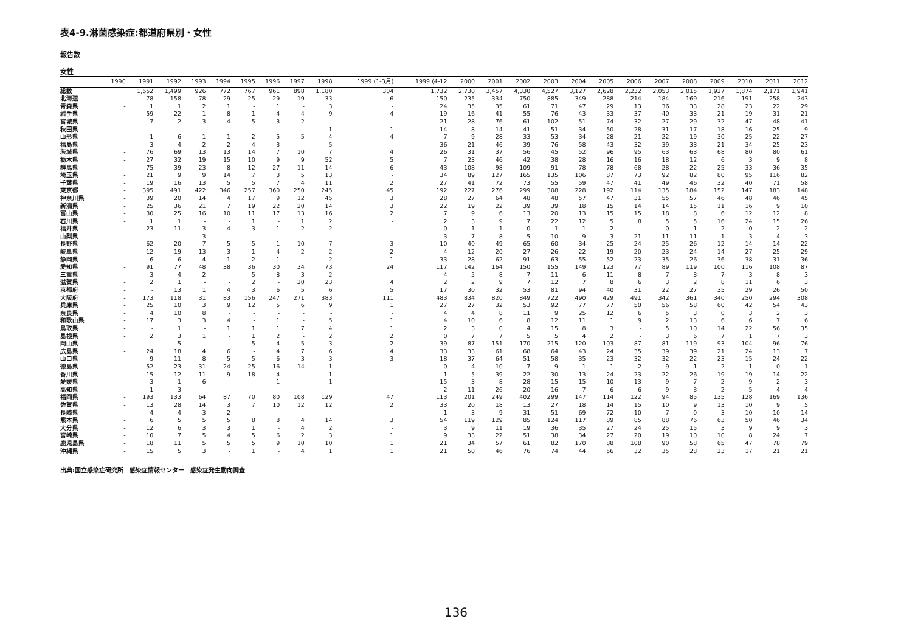表4-9.淋菌感染症:都道府県別・女性
報告数
女性
| | 1990 | 1991 | 1992 | 1993 | 1994 | 1995 | 1996 | 1997 | 1998 | 1999 (1-3月) | 1999 (4-12 | 2000 | 2001 | 2002 | 2003 | 2004 | 2005 | 2006 | 2007 | 2008 | 2009 | 2010 | 2011 | 2012 |
| --- | --- | --- | --- | --- | --- | --- | --- | --- | --- | --- | --- | --- | --- | --- | --- | --- | --- | --- | --- | --- | --- | --- | --- | --- |
| 総数 | | 1,652 | 1,499 | 926 | 772 | 767 | 961 | 898 | 1,180 | 304 | 1,732 | 2,730 | 3,457 | 4,330 | 4,527 | 3,127 | 2,628 | 2,232 | 2,053 | 2,015 | 1,927 | 1,874 | 2,171 | 1,941 |
| 北海道 | - | 78 | 158 | 78 | 29 | 25 | 29 | 19 | 33 | 6 | 150 | 235 | 334 | 750 | 885 | 349 | 288 | 214 | 184 | 169 | 216 | 191 | 258 | 243 |
| 青森県 | - | 1 | 1 | 2 | 1 | - | 1 | - | 3 | - | 24 | 35 | 35 | 61 | 71 | 47 | 29 | 13 | 36 | 33 | 28 | 23 | 22 | 29 |
| 岩手県 | - | 59 | 22 | 1 | 8 | 1 | 4 | 4 | 9 | 4 | 19 | 16 | 41 | 55 | 76 | 43 | 33 | 37 | 40 | 33 | 21 | 19 | 31 | 21 |
| 宮城県 | - | 7 | 2 | 3 | 4 | 5 | 3 | 2 | - | - | 21 | 28 | 76 | 61 | 102 | 51 | 74 | 32 | 27 | 29 | 32 | 47 | 48 | 41 |
| 秋田県 | - | - | - | - | - | - | - | - | 1 | 1 | 14 | 8 | 14 | 41 | 51 | 34 | 50 | 28 | 31 | 17 | 18 | 16 | 25 | 9 |
| 山形県 | - | 1 | 6 | 1 | 1 | 2 | 5 | 5 | 4 | 4 | 7 | 9 | 28 | 33 | 53 | 34 | 28 | 21 | 22 | 19 | 30 | 25 | 22 | 27 |
| 福島県 | - | 3 | 4 | 2 | 2 | 4 | 3 | - | 5 | - | 36 | 21 | 46 | 39 | 76 | 58 | 43 | 32 | 39 | 33 | 21 | 34 | 25 | 23 |
| 茨城県 | - | 76 | 69 | 13 | 13 | 14 | 7 | 10 | 7 | 4 | 26 | 31 | 37 | 56 | 45 | 52 | 96 | 95 | 63 | 63 | 68 | 80 | 80 | 61 |
| 栃木県 | - | 27 | 32 | 19 | 15 | 10 | 9 | 9 | 52 | 5 | 7 | 23 | 46 | 42 | 38 | 28 | 16 | 16 | 18 | 12 | 6 | 3 | 9 | 8 |
| 群馬県 | - | 75 | 39 | 23 | 8 | 12 | 27 | 11 | 14 | 6 | 43 | 108 | 98 | 109 | 91 | 78 | 78 | 68 | 28 | 22 | 25 | 33 | 36 | 35 |
| 埼玉県 | - | 21 | 9 | 9 | 14 | 7 | 3 | 5 | 13 | - | 34 | 89 | 127 | 165 | 135 | 106 | 87 | 73 | 92 | 82 | 80 | 95 | 116 | 82 |
| 千葉県 | - | 19 | 16 | 13 | 5 | 5 | 7 | 4 | 11 | 2 | 27 | 41 | 72 | 73 | 55 | 59 | 47 | 41 | 49 | 46 | 32 | 40 | 71 | 58 |
| 東京都 | - | 395 | 491 | 422 | 346 | 257 | 360 | 250 | 245 | 45 | 192 | 227 | 276 | 299 | 308 | 228 | 192 | 114 | 135 | 184 | 152 | 147 | 183 | 148 |
| 神奈川県 | - | 39 | 20 | 14 | 4 | 17 | 9 | 12 | 45 | 3 | 28 | 27 | 64 | 48 | 48 | 57 | 47 | 31 | 55 | 57 | 46 | 48 | 46 | 45 |
| 新潟県 | - | 25 | 36 | 21 | 7 | 19 | 22 | 20 | 14 | 3 | 22 | 19 | 22 | 39 | 39 | 18 | 15 | 14 | 14 | 15 | 11 | 16 | 9 | 10 |
| 富山県 | - | 30 | 25 | 16 | 10 | 11 | 17 | 13 | 16 | 2 | 7 | 9 | 6 | 13 | 20 | 13 | 15 | 15 | 18 | 8 | 6 | 12 | 12 | 8 |
| 石川県 | - | 1 | 1 | - | - | 1 | - | 1 | 2 | - | 2 | 3 | 9 | 7 | 22 | 12 | 5 | 8 | 5 | 5 | 16 | 24 | 15 | 26 |
| 福井県 | - | 23 | 11 | 3 | 4 | 3 | 1 | 2 | 2 | - | 0 | 1 | 1 | 0 | 1 | 1 | 2 | - | 0 | 1 | 2 | 0 | 2 | 2 |
| 山梨県 | - | - | - | 3 | - | - | - | - | - | - | 3 | 7 | 8 | 5 | 10 | 9 | 3 | 21 | 11 | 11 | 1 | 3 | 4 | 3 |
| 長野県 | - | 62 | 20 | 7 | 5 | 5 | 1 | 10 | 7 | 3 | 10 | 40 | 49 | 65 | 60 | 34 | 25 | 24 | 25 | 26 | 12 | 14 | 14 | 22 |
| 岐阜県 | - | 12 | 19 | 13 | 3 | 1 | 4 | 2 | 2 | 2 | 4 | 12 | 20 | 27 | 26 | 22 | 19 | 20 | 23 | 24 | 14 | 27 | 25 | 29 |
| 静岡県 | - | 6 | 6 | 4 | 1 | 2 | 1 | - | 2 | 1 | 33 | 28 | 62 | 91 | 63 | 55 | 52 | 23 | 35 | 26 | 36 | 38 | 31 | 36 |
| 愛知県 | - | 91 | 77 | 48 | 38 | 36 | 30 | 34 | 73 | 24 | 117 | 142 | 164 | 150 | 155 | 149 | 123 | 77 | 89 | 119 | 100 | 116 | 108 | 87 |
| 三重県 | - | 3 | 4 | 2 | - | 5 | 8 | 3 | 2 | - | 4 | 5 | 8 | 7 | 11 | 6 | 11 | 8 | 7 | 3 | 7 | 3 | 8 | 3 |
| 滋賀県 | - | 2 | 1 | - | - | 2 | - | 20 | 23 | 4 | 2 | 2 | 9 | 7 | 12 | 7 | 8 | 6 | 3 | 2 | 8 | 11 | 6 | 3 |
| 京都府 | - | - | 13 | 1 | 4 | 3 | 6 | 5 | 6 | 5 | 17 | 30 | 32 | 53 | 81 | 94 | 40 | 31 | 22 | 27 | 35 | 29 | 26 | 50 |
| 大阪府 | - | 173 | 118 | 31 | 83 | 156 | 247 | 271 | 383 | 111 | 483 | 834 | 820 | 849 | 722 | 490 | 429 | 491 | 342 | 361 | 340 | 250 | 294 | 308 |
| 兵庫県 | - | 25 | 10 | 3 | 9 | 12 | 5 | 6 | 9 | 1 | 27 | 27 | 32 | 53 | 92 | 77 | 77 | 50 | 56 | 58 | 60 | 42 | 54 | 43 |
| 奈良県 | - | 4 | 10 | 8 | - | - | - | - | - | - | 4 | 4 | 8 | 11 | 9 | 25 | 12 | 6 | 5 | 3 | 0 | 3 | 2 | 3 |
| 和歌山県 | - | 17 | 3 | 3 | 4 | - | 1 | - | 5 | 1 | 4 | 10 | 6 | 8 | 12 | 11 | 1 | 9 | 2 | 13 | 6 | 6 | 7 | 6 |
| 鳥取県 | - | - | 1 | - | 1 | 1 | 1 | 7 | 4 | 1 | 2 | 3 | 0 | 4 | 15 | 8 | 3 | - | 5 | 10 | 14 | 22 | 56 | 35 |
| 島根県 | - | 2 | 3 | 1 | - | 1 | 2 | - | 2 | 2 | 0 | 7 | 7 | 5 | 5 | 4 | 2 | - | 3 | 6 | 7 | 1 | 7 | 3 |
| 岡山県 | - | - | 5 | - | - | 5 | 4 | 5 | 3 | 2 | 39 | 87 | 151 | 170 | 215 | 120 | 103 | 87 | 81 | 119 | 93 | 104 | 96 | 76 |
| 広島県 | - | 24 | 18 | 4 | 6 | - | 4 | 7 | 6 | 4 | 33 | 33 | 61 | 68 | 64 | 43 | 24 | 35 | 39 | 39 | 21 | 24 | 13 | 7 |
| 山口県 | - | 9 | 11 | 8 | 5 | 5 | 6 | 3 | 3 | 3 | 18 | 37 | 64 | 51 | 58 | 35 | 23 | 32 | 32 | 22 | 23 | 15 | 24 | 22 |
| 徳島県 | - | 52 | 23 | 31 | 24 | 25 | 16 | 14 | 1 | - | 0 | 4 | 10 | 7 | 9 | 1 | 1 | 2 | 9 | 1 | 2 | 1 | 0 | 1 |
| 香川県 | - | 15 | 12 | 11 | 9 | 18 | 4 | - | 1 | - | 1 | 5 | 39 | 22 | 30 | 13 | 24 | 23 | 22 | 26 | 19 | 19 | 14 | 22 |
| 愛媛県 | - | 3 | 1 | 6 | - | - | 1 | - | 1 | - | 15 | 3 | 8 | 28 | 15 | 15 | 10 | 13 | 9 | 7 | 2 | 9 | 2 | 3 |
| 高知県 | - | 1 | 3 | - | - | - | - | - | - | - | 2 | 11 | 26 | 20 | 16 | 7 | 6 | 6 | 9 | 3 | 2 | 5 | 4 | 4 |
| 福岡県 | - | 193 | 133 | 64 | 87 | 70 | 80 | 108 | 129 | 47 | 113 | 201 | 249 | 402 | 299 | 147 | 114 | 122 | 94 | 85 | 135 | 128 | 169 | 136 |
| 佐賀県 | - | 13 | 28 | 14 | 3 | 7 | 10 | 12 | 12 | 2 | 33 | 20 | 18 | 13 | 27 | 18 | 14 | 15 | 10 | 9 | 13 | 10 | 9 | 5 |
| 長崎県 | - | 4 | 4 | 3 | 2 | - | - | - | - | - | 1 | 3 | 9 | 31 | 51 | 69 | 72 | 10 | 7 | 0 | 3 | 10 | 10 | 14 |
| 熊本県 | - | 6 | 5 | 5 | 5 | 8 | 8 | 4 | 14 | 3 | 54 | 119 | 129 | 85 | 124 | 117 | 89 | 85 | 88 | 76 | 63 | 50 | 46 | 34 |
| 大分県 | - | 12 | 6 | 3 | 3 | 1 | - | 4 | 2 | - | 3 | 9 | 11 | 19 | 36 | 35 | 27 | 24 | 25 | 15 | 3 | 9 | 9 | 3 |
| 宮崎県 | - | 10 | 7 | 5 | 4 | 5 | 6 | 2 | 3 | 1 | 9 | 33 | 22 | 51 | 38 | 34 | 27 | 20 | 19 | 10 | 10 | 8 | 24 | 7 |
| 鹿児島県 | - | 18 | 11 | 5 | 5 | 5 | 9 | 10 | 10 | 1 | 21 | 34 | 57 | 61 | 82 | 170 | 88 | 108 | 90 | 58 | 65 | 47 | 78 | 79 |
| 沖縄県 | - | 15 | 5 | 3 | - | 1 | - | 4 | 1 | 1 | 21 | 50 | 46 | 76 | 74 | 44 | 56 | 32 | 35 | 28 | 23 | 17 | 21 | 21 |
出典:国立感染症研究所　感染症情報センター　感染症発生動向調査
136